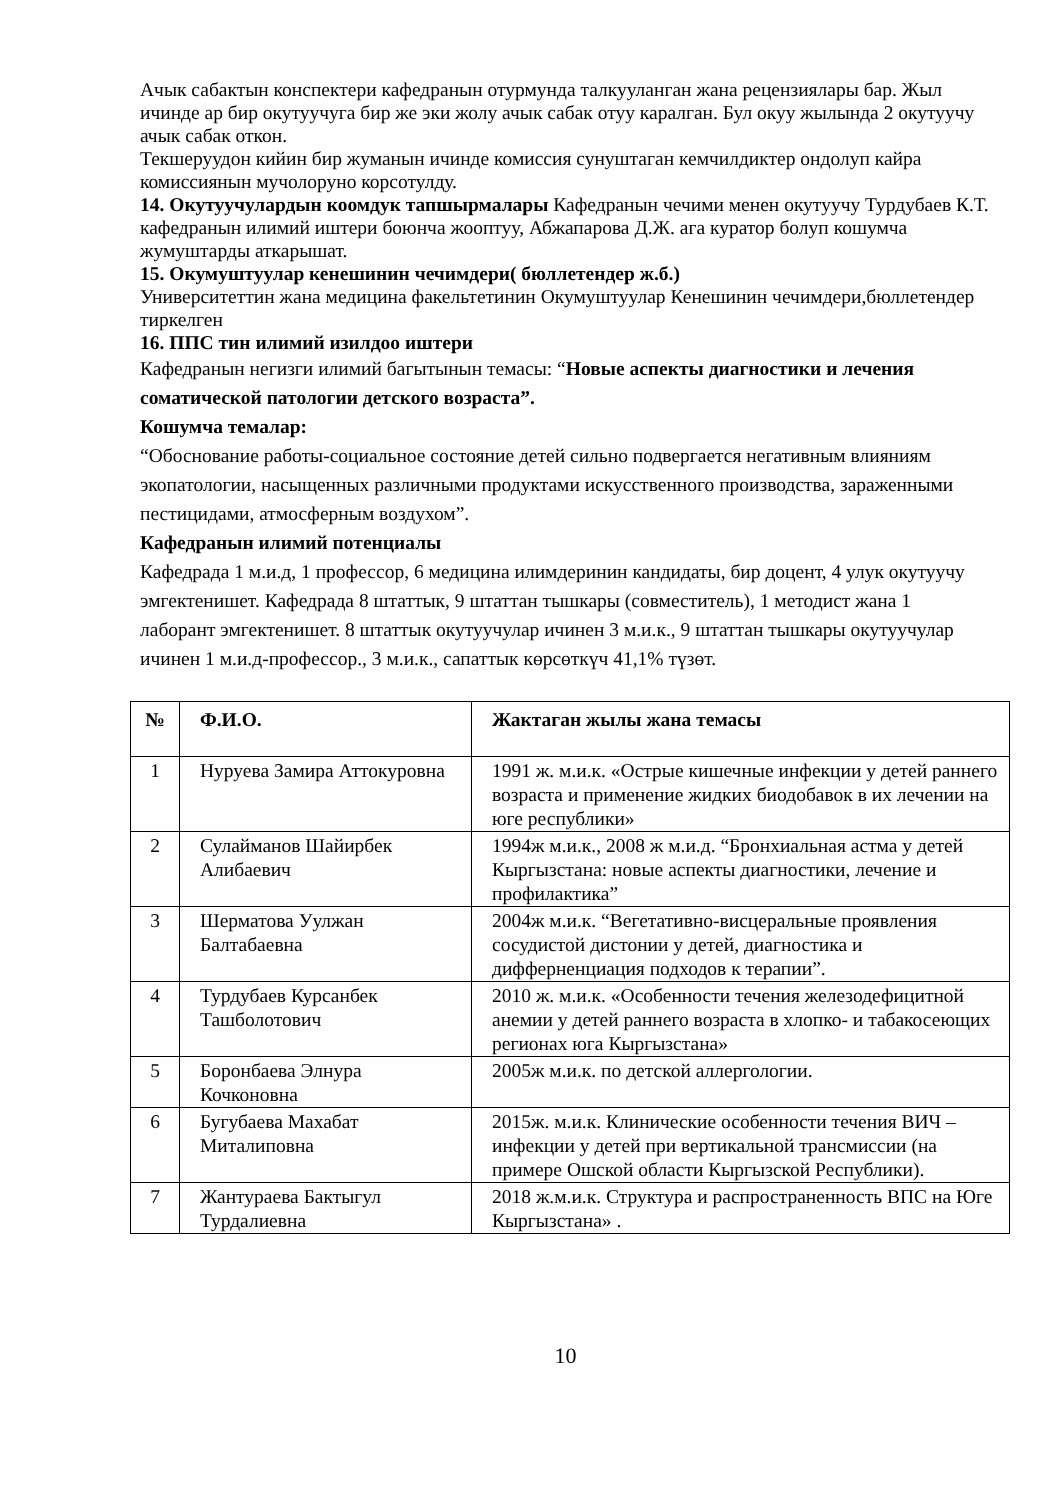Ачык сабактын конспектери кафедранын отурмунда талкууланган жана рецензиялары бар. Жыл ичинде ар бир окутуучуга бир же эки жолу ачык сабак отуу каралган. Бул окуу жылында 2 окутуучу ачык сабак откон.
Текшеруудон кийин бир жуманын ичинде комиссия сунуштаган кемчилдиктер ондолуп кайра комиссиянын мучолоруно корсотулду.
14. Окутуучулардын коомдук тапшырмалары Кафедранын чечими менен окутуучу Турдубаев К.Т. кафедранын илимий иштери боюнча жооптуу, Абжапарова Д.Ж. ага куратор болуп кошумча жумуштарды аткарышат.
15. Окумуштуулар кенешинин чечимдери( бюллетендер ж.б.)
Университеттин жана медицина факельтетинин Окумуштуулар Кенешинин чечимдери,бюллетендер тиркелген
16. ППС тин илимий изилдоо иштери
Кафедранын негизги илимий багытынын темасы: “Новые аспекты диагностики и лечения соматической патологии детского возраста”.
Кошумча темалар:
“Обоснование работы-социальное состояние детей сильно подвергается негативным влияниям экопатологии, насыщенных различными продуктами искусственного производства, зараженными пестицидами, атмосферным воздухом”.
Кафедранын илимий потенциалы
Кафедрада 1 м.и.д, 1 профессор, 6 медицина илимдеринин кандидаты, бир доцент, 4 улук окутуучу эмгектенишет. Кафедрада 8 штаттык, 9 штаттан тышкары (совместитель), 1 методист жана 1 лаборант эмгектенишет. 8 штаттык окутуучулар ичинен 3 м.и.к., 9 штаттан тышкары окутуучулар ичинен 1 м.и.д-профессор., 3 м.и.к., сапаттык көрсөткүч 41,1% түзөт.
| № | Ф.И.О. | Жактаган жылы жана темасы |
| --- | --- | --- |
| 1 | Нуруева Замира Аттокуровна | 1991 ж. м.и.к. «Острые кишечные инфекции у детей раннего возраста и применение жидких биодобавок в их лечении на юге республики» |
| 2 | Сулайманов Шайирбек Алибаевич | 1994ж м.и.к., 2008 ж м.и.д. “Бронхиальная астма у детей Кыргызстана: новые аспекты диагностики, лечение и профилактика” |
| 3 | Шерматова Уулжан Балтабаевна | 2004ж м.и.к. “Вегетативно-висцеральные проявления сосудистой дистонии у детей, диагностика и дифферненциация подходов к терапии”. |
| 4 | Турдубаев Курсанбек Ташболотович | 2010 ж. м.и.к. «Особенности течения железодефицитной анемии у детей раннего возраста в хлопко- и табакосеющих регионах юга Кыргызстана» |
| 5 | Боронбаева Элнура Кочконовна | 2005ж м.и.к. по детской аллергологии. |
| 6 | Бугубаева Махабат Миталиповна | 2015ж. м.и.к. Клинические особенности течения ВИЧ – инфекции у детей при вертикальной трансмиссии (на примере Ошской области Кыргызской Республики). |
| 7 | Жантураева Бактыгул Турдалиевна | 2018 ж.м.и.к. Структура и распространенность ВПС на Юге Кыргызстана» . |
10